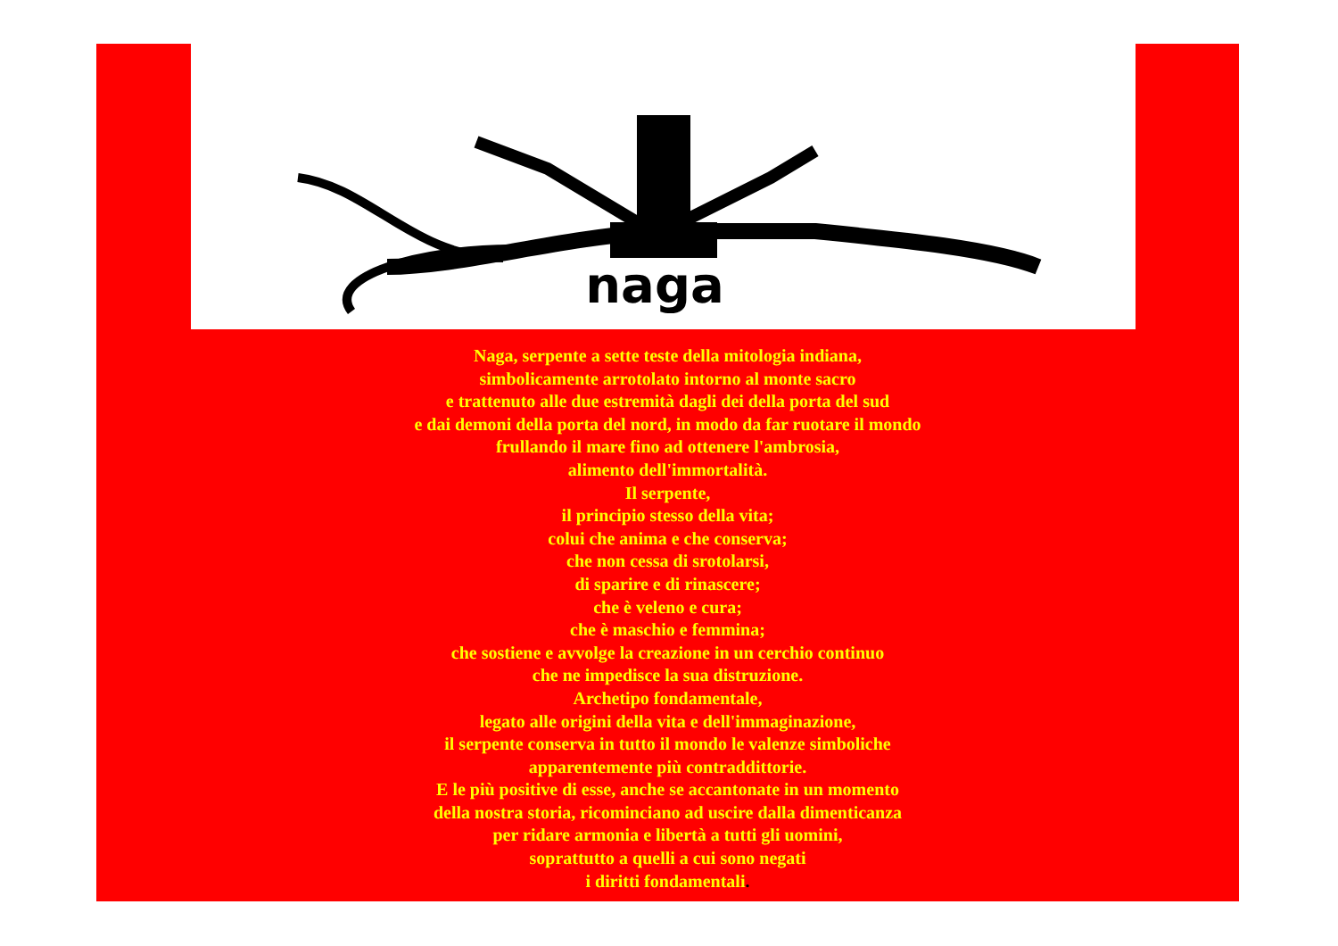naga
Naga, serpente a sette teste della mitologia indiana,
simbolicamente arrotolato intorno al monte sacro
e trattenuto alle due estremità dagli dei della porta del sud
e dai demoni della porta del nord, in modo da far ruotare il mondo
frullando il mare fino ad ottenere l'ambrosia,
alimento dell'immortalità.
Il serpente,
il principio stesso della vita;
colui che anima e che conserva;
che non cessa di srotolarsi,
di sparire e di rinascere;
che è veleno e cura;
che è maschio e femmina;
che sostiene e avvolge la creazione in un cerchio continuo
che ne impedisce la sua distruzione.
Archetipo fondamentale,
legato alle origini della vita e dell'immaginazione,
il serpente conserva in tutto il mondo le valenze simboliche
apparentemente più contraddittorie.
E le più positive di esse, anche se accantonate in un momento
della nostra storia, ricominciano ad uscire dalla dimenticanza
per ridare armonia e libertà a tutti gli uomini,
soprattutto a quelli a cui sono negati
i diritti fondamentali.